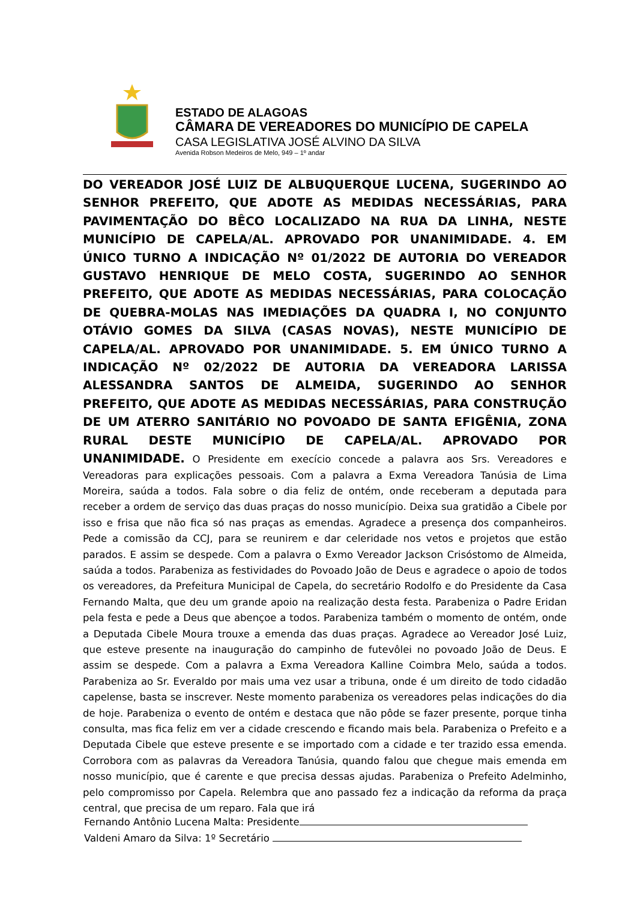ESTADO DE ALAGOAS
CÂMARA DE VEREADORES DO MUNICÍPIO DE CAPELA
CASA LEGISLATIVA JOSÉ ALVINO DA SILVA
Avenida Robson Medeiros de Melo, 949 – 1º andar
DO VEREADOR JOSÉ LUIZ DE ALBUQUERQUE LUCENA, SUGERINDO AO SENHOR PREFEITO, QUE ADOTE AS MEDIDAS NECESSÁRIAS, PARA PAVIMENTAÇÃO DO BÊCO LOCALIZADO NA RUA DA LINHA, NESTE MUNICÍPIO DE CAPELA/AL. APROVADO POR UNANIMIDADE. 4. EM ÚNICO TURNO A INDICAÇÃO Nº 01/2022 DE AUTORIA DO VEREADOR GUSTAVO HENRIQUE DE MELO COSTA, SUGERINDO AO SENHOR PREFEITO, QUE ADOTE AS MEDIDAS NECESSÁRIAS, PARA COLOCAÇÃO DE QUEBRA-MOLAS NAS IMEDIAÇÕES DA QUADRA I, NO CONJUNTO OTÁVIO GOMES DA SILVA (CASAS NOVAS), NESTE MUNICÍPIO DE CAPELA/AL. APROVADO POR UNANIMIDADE. 5. EM ÚNICO TURNO A INDICAÇÃO Nº 02/2022 DE AUTORIA DA VEREADORA LARISSA ALESSANDRA SANTOS DE ALMEIDA, SUGERINDO AO SENHOR PREFEITO, QUE ADOTE AS MEDIDAS NECESSÁRIAS, PARA CONSTRUÇÃO DE UM ATERRO SANITÁRIO NO POVOADO DE SANTA EFIGÊNIA, ZONA RURAL DESTE MUNICÍPIO DE CAPELA/AL. APROVADO POR UNANIMIDADE. O Presidente em execício concede a palavra aos Srs. Vereadores e Vereadoras para explicações pessoais. Com a palavra a Exma Vereadora Tanúsia de Lima Moreira, saúda a todos. Fala sobre o dia feliz de ontém, onde receberam a deputada para receber a ordem de serviço das duas praças do nosso município. Deixa sua gratidão a Cibele por isso e frisa que não fica só nas praças as emendas. Agradece a presença dos companheiros. Pede a comissão da CCJ, para se reunirem e dar celeridade nos vetos e projetos que estão parados. E assim se despede. Com a palavra o Exmo Vereador Jackson Crisóstomo de Almeida, saúda a todos. Parabeniza as festividades do Povoado João de Deus e agradece o apoio de todos os vereadores, da Prefeitura Municipal de Capela, do secretário Rodolfo e do Presidente da Casa Fernando Malta, que deu um grande apoio na realização desta festa. Parabeniza o Padre Eridan pela festa e pede a Deus que abençoe a todos. Parabeniza também o momento de ontém, onde a Deputada Cibele Moura trouxe a emenda das duas praças. Agradece ao Vereador José Luiz, que esteve presente na inauguração do campinho de futevôlei no povoado João de Deus. E assim se despede. Com a palavra a Exma Vereadora Kalline Coimbra Melo, saúda a todos. Parabeniza ao Sr. Everaldo por mais uma vez usar a tribuna, onde é um direito de todo cidadão capelense, basta se inscrever. Neste momento parabeniza os vereadores pelas indicações do dia de hoje. Parabeniza o evento de ontém e destaca que não pôde se fazer presente, porque tinha consulta, mas fica feliz em ver a cidade crescendo e ficando mais bela. Parabeniza o Prefeito e a Deputada Cibele que esteve presente e se importado com a cidade e ter trazido essa emenda. Corrobora com as palavras da Vereadora Tanúsia, quando falou que chegue mais emenda em nosso município, que é carente e que precisa dessas ajudas. Parabeniza o Prefeito Adelminho, pelo compromisso por Capela. Relembra que ano passado fez a indicação da reforma da praça central, que precisa de um reparo. Fala que irá
Fernando Antônio Lucena Malta: Presidente
Valdeni Amaro da Silva: 1º Secretário